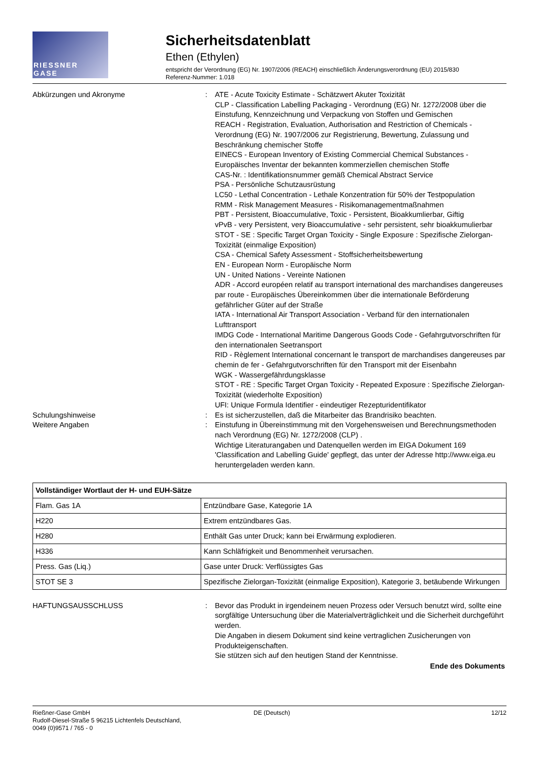RIESSNER
GASE
Sicherheitsdatenblatt
Ethen (Ethylen)
entspricht der Verordnung (EG) Nr. 1907/2006 (REACH) einschließlich Änderungsverordnung (EU) 2015/830
Referenz-Nummer: 1.018
Abkürzungen und Akronyme : ATE - Acute Toxicity Estimate - Schätzwert Akuter Toxizität
CLP - Classification Labelling Packaging - Verordnung (EG) Nr. 1272/2008 über die Einstufung, Kennzeichnung und Verpackung von Stoffen und Gemischen
REACH - Registration, Evaluation, Authorisation and Restriction of Chemicals - Verordnung (EG) Nr. 1907/2006 zur Registrierung, Bewertung, Zulassung und Beschränkung chemischer Stoffe
EINECS - European Inventory of Existing Commercial Chemical Substances - Europäisches Inventar der bekannten kommerziellen chemischen Stoffe
CAS-Nr. : Identifikationsnummer gemäß Chemical Abstract Service
PSA - Persönliche Schutzausrüstung
LC50 - Lethal Concentration - Lethale Konzentration für 50% der Testpopulation
RMM - Risk Management Measures - Risikomanagementmaßnahmen
PBT - Persistent, Bioaccumulative, Toxic - Persistent, Bioakkumlierbar, Giftig
vPvB - very Persistent, very Bioaccumulative - sehr persistent, sehr bioakkumulierbar
STOT - SE : Specific Target Organ Toxicity - Single Exposure : Spezifische Zielorgan-Toxizität (einmalige Exposition)
CSA - Chemical Safety Assessment - Stoffsicherheitsbewertung
EN - European Norm - Europäische Norm
UN - United Nations - Vereinte Nationen
ADR - Accord européen relatif au transport international des marchandises dangereuses par route - Europäisches Übereinkommen über die internationale Beförderung gefährlicher Güter auf der Straße
IATA - International Air Transport Association - Verband für den internationalen Lufttransport
IMDG Code - International Maritime Dangerous Goods Code - Gefahrgutvorschriften für den internationalen Seetransport
RID - Règlement International concernant le transport de marchandises dangereuses par chemin de fer - Gefahrgutvorschriften für den Transport mit der Eisenbahn
WGK - Wassergefährdungsklasse
STOT - RE : Specific Target Organ Toxicity - Repeated Exposure : Spezifische Zielorgan-Toxizität (wiederholte Exposition)
UFI: Unique Formula Identifier - eindeutiger Rezepturidentifikator
Schulungshinweise : Es ist sicherzustellen, daß die Mitarbeiter das Brandrisiko beachten.
Weitere Angaben : Einstufung in Übereinstimmung mit den Vorgehensweisen und Berechnungsmethoden nach Verordnung (EG) Nr. 1272/2008 (CLP) .
Wichtige Literaturangaben und Datenquellen werden im EIGA Dokument 169 'Classification and Labelling Guide' gepflegt, das unter der Adresse http://www.eiga.eu heruntergeladen werden kann.
| Vollständiger Wortlaut der H- und EUH-Sätze | |
| --- | --- |
| Flam. Gas 1A | Entzündbare Gase, Kategorie 1A |
| H220 | Extrem entzündbares Gas. |
| H280 | Enthält Gas unter Druck; kann bei Erwärmung explodieren. |
| H336 | Kann Schläfrigkeit und Benommenheit verursachen. |
| Press. Gas (Liq.) | Gase unter Druck: Verflüssigtes Gas |
| STOT SE 3 | Spezifische Zielorgan-Toxizität (einmalige Exposition), Kategorie 3, betäubende Wirkungen |
HAFTUNGSAUSSCHLUSS : Bevor das Produkt in irgendeinem neuen Prozess oder Versuch benutzt wird, sollte eine sorgfältige Untersuchung über die Materialverträglichkeit und die Sicherheit durchgeführt werden.
Die Angaben in diesem Dokument sind keine vertraglichen Zusicherungen von Produkteigenschaften.
Sie stützen sich auf den heutigen Stand der Kenntnisse.
Ende des Dokuments
Rießner-Gase GmbH
Rudolf-Diesel-Straße 5 96215 Lichtenfels Deutschland,
0049 (0)9571 / 765 - 0
DE (Deutsch) 12/12